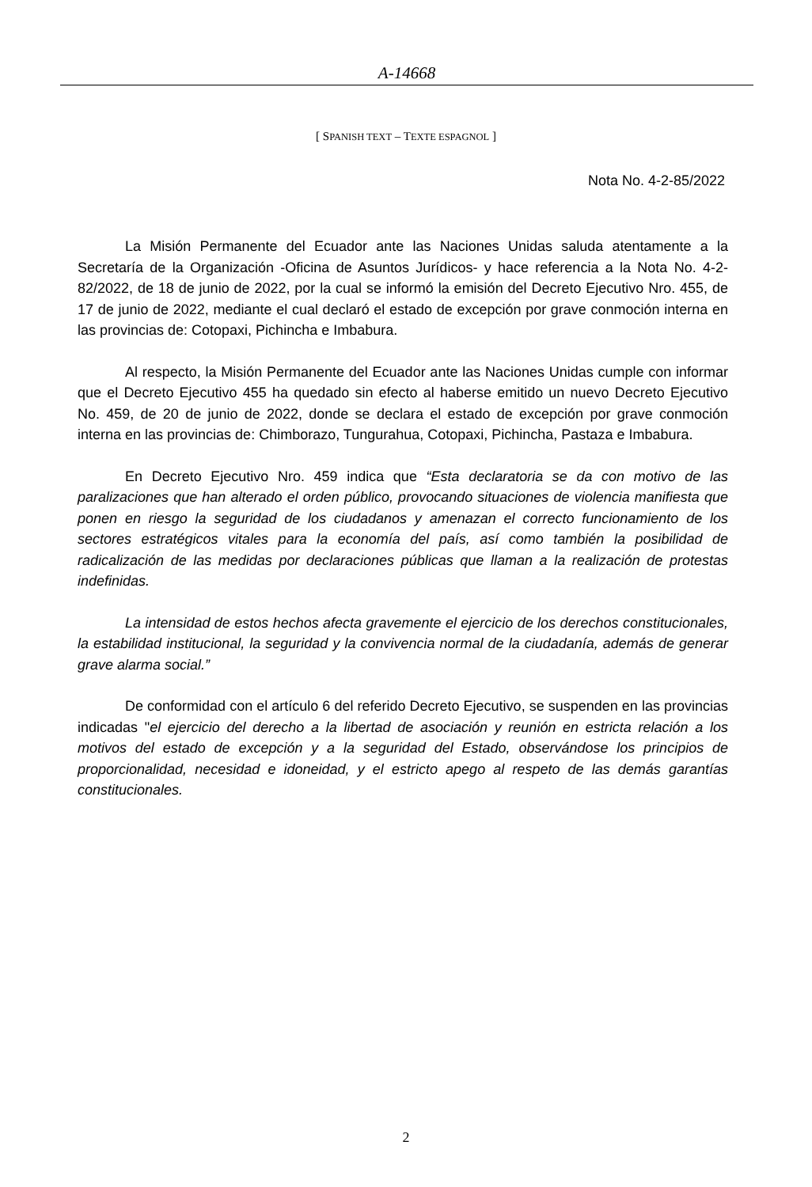A-14668
[ SPANISH TEXT – TEXTE ESPAGNOL ]
Nota No. 4-2-85/2022
La Misión Permanente del Ecuador ante las Naciones Unidas saluda atentamente a la Secretaría de la Organización -Oficina de Asuntos Jurídicos- y hace referencia a la Nota No. 4-2-82/2022, de 18 de junio de 2022, por la cual se informó la emisión del Decreto Ejecutivo Nro. 455, de 17 de junio de 2022, mediante el cual declaró el estado de excepción por grave conmoción interna en las provincias de: Cotopaxi, Pichincha e Imbabura.
Al respecto, la Misión Permanente del Ecuador ante las Naciones Unidas cumple con informar que el Decreto Ejecutivo 455 ha quedado sin efecto al haberse emitido un nuevo Decreto Ejecutivo No. 459, de 20 de junio de 2022, donde se declara el estado de excepción por grave conmoción interna en las provincias de: Chimborazo, Tungurahua, Cotopaxi, Pichincha, Pastaza e Imbabura.
En Decreto Ejecutivo Nro. 459 indica que “Esta declaratoria se da con motivo de las paralizaciones que han alterado el orden público, provocando situaciones de violencia manifiesta que ponen en riesgo la seguridad de los ciudadanos y amenazan el correcto funcionamiento de los sectores estratégicos vitales para la economía del país, así como también la posibilidad de radicalización de las medidas por declaraciones públicas que llaman a la realización de protestas indefinidas.
La intensidad de estos hechos afecta gravemente el ejercicio de los derechos constitucionales, la estabilidad institucional, la seguridad y la convivencia normal de la ciudadanía, además de generar grave alarma social.”
De conformidad con el artículo 6 del referido Decreto Ejecutivo, se suspenden en las provincias indicadas "el ejercicio del derecho a la libertad de asociación y reunión en estricta relación a los motivos del estado de excepción y a la seguridad del Estado, observándose los principios de proporcionalidad, necesidad e idoneidad, y el estricto apego al respeto de las demás garantías constitucionales.
2